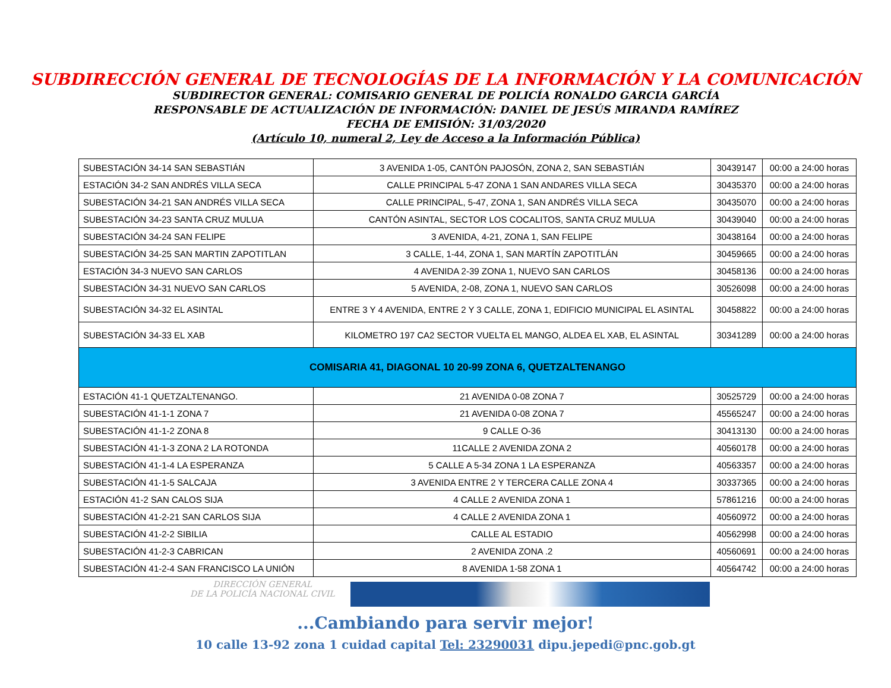SUBDIRECCIÓN GENERAL DE TECNOLOGÍAS DE LA INFORMACIÓN Y LA COMUNICACIÓN
SUBDIRECTOR GENERAL: COMISARIO GENERAL DE POLICÍA RONALDO GARCIA GARCÍA
RESPONSABLE DE ACTUALIZACIÓN DE INFORMACIÓN: DANIEL DE JESÚS MIRANDA RAMÍREZ
FECHA DE EMISIÓN: 31/03/2020
(Artículo 10, numeral 2, Ley de Acceso a la Información Pública)
| SUBESTACIÓN 34-14 SAN SEBASTIÁN | 3 AVENIDA 1-05, CANTÓN PAJOSÓN, ZONA 2, SAN SEBASTIÁN | 30439147 | 00:00 a 24:00 horas |
| ESTACIÓN 34-2 SAN ANDRÉS VILLA SECA | CALLE PRINCIPAL 5-47 ZONA 1 SAN ANDARES VILLA SECA | 30435370 | 00:00 a 24:00 horas |
| SUBESTACIÓN 34-21 SAN ANDRÉS VILLA SECA | CALLE PRINCIPAL, 5-47, ZONA 1, SAN ANDRÉS VILLA SECA | 30435070 | 00:00 a 24:00 horas |
| SUBESTACIÓN 34-23 SANTA CRUZ MULUA | CANTÓN ASINTAL, SECTOR LOS COCALITOS, SANTA CRUZ MULUA | 30439040 | 00:00 a 24:00 horas |
| SUBESTACIÓN 34-24 SAN FELIPE | 3 AVENIDA, 4-21, ZONA 1, SAN FELIPE | 30438164 | 00:00 a 24:00 horas |
| SUBESTACIÓN 34-25 SAN MARTIN ZAPOTITLAN | 3 CALLE, 1-44, ZONA 1, SAN MARTÍN ZAPOTITLÁN | 30459665 | 00:00 a 24:00 horas |
| ESTACIÓN 34-3 NUEVO SAN CARLOS | 4 AVENIDA 2-39 ZONA 1, NUEVO SAN CARLOS | 30458136 | 00:00 a 24:00 horas |
| SUBESTACIÓN 34-31 NUEVO SAN CARLOS | 5 AVENIDA, 2-08, ZONA 1, NUEVO SAN CARLOS | 30526098 | 00:00 a 24:00 horas |
| SUBESTACIÓN 34-32 EL ASINTAL | ENTRE 3 Y 4 AVENIDA, ENTRE 2 Y 3 CALLE, ZONA 1, EDIFICIO MUNICIPAL EL ASINTAL | 30458822 | 00:00 a 24:00 horas |
| SUBESTACIÓN 34-33 EL XAB | KILOMETRO 197 CA2 SECTOR VUELTA EL MANGO, ALDEA EL XAB, EL ASINTAL | 30341289 | 00:00 a 24:00 horas |
| COMISARIA 41, DIAGONAL 10 20-99 ZONA 6, QUETZALTENANGO | | | |
| ESTACIÓN 41-1 QUETZALTENANGO. | 21 AVENIDA 0-08 ZONA 7 | 30525729 | 00:00 a 24:00 horas |
| SUBESTACIÓN 41-1-1 ZONA 7 | 21 AVENIDA 0-08 ZONA 7 | 45565247 | 00:00 a 24:00 horas |
| SUBESTACIÓN 41-1-2 ZONA 8 | 9 CALLE O-36 | 30413130 | 00:00 a 24:00 horas |
| SUBESTACIÓN 41-1-3 ZONA 2 LA ROTONDA | 11CALLE 2 AVENIDA ZONA 2 | 40560178 | 00:00 a 24:00 horas |
| SUBESTACIÓN 41-1-4 LA ESPERANZA | 5 CALLE A 5-34 ZONA 1 LA ESPERANZA | 40563357 | 00:00 a 24:00 horas |
| SUBESTACIÓN 41-1-5 SALCAJA | 3 AVENIDA ENTRE 2 Y TERCERA CALLE ZONA 4 | 30337365 | 00:00 a 24:00 horas |
| ESTACIÓN 41-2 SAN CALOS SIJA | 4 CALLE 2 AVENIDA ZONA 1 | 57861216 | 00:00 a 24:00 horas |
| SUBESTACIÓN 41-2-21 SAN CARLOS SIJA | 4 CALLE 2 AVENIDA ZONA 1 | 40560972 | 00:00 a 24:00 horas |
| SUBESTACIÓN 41-2-2 SIBILIA | CALLE AL ESTADIO | 40562998 | 00:00 a 24:00 horas |
| SUBESTACIÓN 41-2-3 CABRICAN | 2 AVENIDA ZONA .2 | 40560691 | 00:00 a 24:00 horas |
| SUBESTACIÓN 41-2-4 SAN FRANCISCO LA UNIÓN | 8 AVENIDA 1-58 ZONA 1 | 40564742 | 00:00 a 24:00 horas |
DIRECCIÓN GENERAL
DE LA POLICÍA NACIONAL CIVIL
...Cambiando para servir mejor!
10 calle 13-92 zona 1 cuidad capital Tel: 23290031 dipu.jepedi@pnc.gob.gt